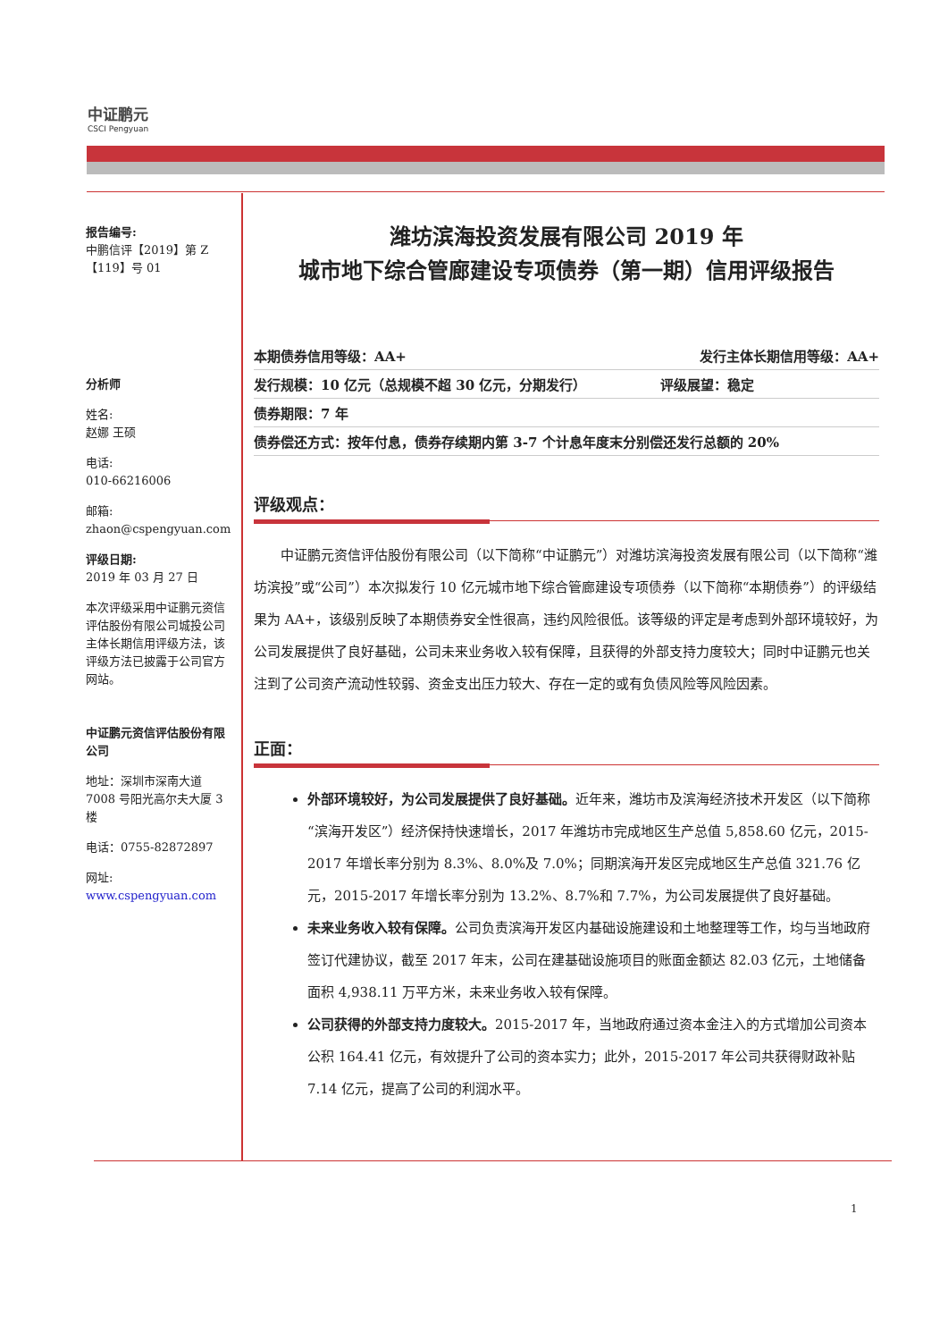中证鹏元
CSCI Pengyuan
报告编号:
中鹏信评【2019】第 Z【119】号 01
分析师
姓名:
赵娜 王硕
电话:
010-66216006
邮箱:
zhaon@cspengyuan.com
评级日期:
2019 年 03 月 27 日
本次评级采用中证鹏元资信评估股份有限公司城投公司主体长期信用评级方法，该评级方法已披露于公司官方网站。
中证鹏元资信评估股份有限公司
地址：深圳市深南大道 7008 号阳光高尔夫大厦 3 楼
电话：0755-82872897
网址:
www.cspengyuan.com
潍坊滨海投资发展有限公司 2019 年
城市地下综合管廊建设专项债券（第一期）信用评级报告
本期债券信用等级：AA+ 发行主体长期信用等级：AA+
发行规模：10 亿元（总规模不超 30 亿元，分期发行） 评级展望：稳定
债券期限：7 年
债券偿还方式：按年付息，债券存续期内第 3-7 个计息年度末分别偿还发行总额的 20%
评级观点：
中证鹏元资信评估股份有限公司（以下简称“中证鹏元”）对潍坊滨海投资发展有限公司（以下简称“潍坊滨投”或“公司”）本次拟发行 10 亿元城市地下综合管廊建设专项债券（以下简称“本期债券”）的评级结果为 AA+，该级别反映了本期债券安全性很高，违约风险很低。该等级的评定是考虑到外部环境较好，为公司发展提供了良好基础，公司未来业务收入较有保障，且获得的外部支持力度较大；同时中证鹏元也关注到了公司资产流动性较弱、资金支出压力较大、存在一定的或有负债风险等风险因素。
正面：
外部环境较好，为公司发展提供了良好基础。近年来，潍坊市及滨海经济技术开发区（以下简称“滨海开发区”）经济保持快速增长，2017 年潍坊市完成地区生产总值 5,858.60 亿元，2015-2017 年增长率分别为 8.3%、8.0%及 7.0%；同期滨海开发区完成地区生产总值 321.76 亿元，2015-2017 年增长率分别为 13.2%、8.7%和 7.7%，为公司发展提供了良好基础。
未来业务收入较有保障。公司负责滨海开发区内基础设施建设和土地整理等工作，均与当地政府签订代建协议，截至 2017 年末，公司在建基础设施项目的账面金额达 82.03 亿元，土地储备面积 4,938.11 万平方米，未来业务收入较有保障。
公司获得的外部支持力度较大。2015-2017 年，当地政府通过资本金注入的方式增加公司资本公积 164.41 亿元，有效提升了公司的资本实力；此外，2015-2017 年公司共获得财政补贴 7.14 亿元，提高了公司的利润水平。
1